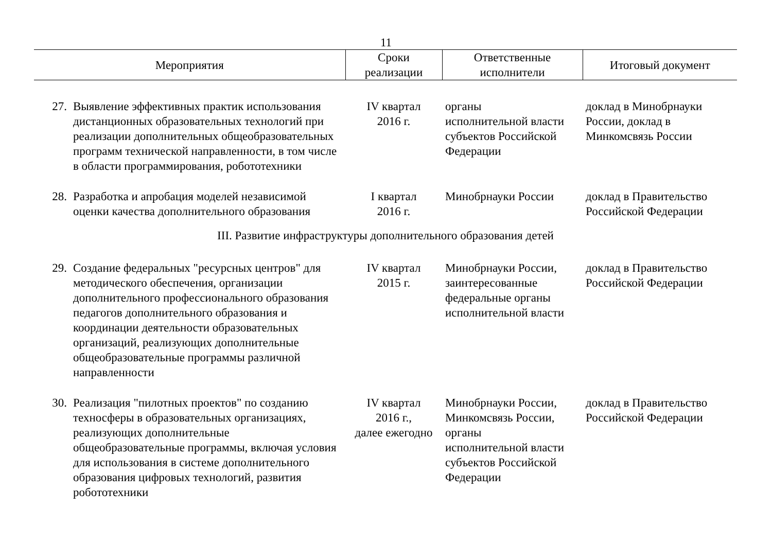11
| Мероприятия | | Сроки реализации | Ответственные исполнители | Итоговый документ |
| --- | --- | --- | --- | --- |
| 27. | Выявление эффективных практик использования дистанционных образовательных технологий при реализации дополнительных общеобразовательных программ технической направленности, в том числе в области программирования, робототехники | IV квартал 2016 г. | органы исполнительной власти субъектов Российской Федерации | доклад в Минобрнауки России, доклад в Минкомсвязь России |
| 28. | Разработка и апробация моделей независимой оценки качества дополнительного образования | I квартал 2016 г. | Минобрнауки России | доклад в Правительство Российской Федерации |
| III. Развитие инфраструктуры дополнительного образования детей | | | | |
| 29. | Создание федеральных "ресурсных центров" для методического обеспечения, организации дополнительного профессионального образования педагогов дополнительного образования и координации деятельности образовательных организаций, реализующих дополнительные общеобразовательные программы различной направленности | IV квартал 2015 г. | Минобрнауки России, заинтересованные федеральные органы исполнительной власти | доклад в Правительство Российской Федерации |
| 30. | Реализация "пилотных проектов" по созданию техносферы в образовательных организациях, реализующих дополнительные общеобразовательные программы, включая условия для использования в системе дополнительного образования цифровых технологий, развития робототехники | IV квартал 2016 г., далее ежегодно | Минобрнауки России, Минкомсвязь России, органы исполнительной власти субъектов Российской Федерации | доклад в Правительство Российской Федерации |